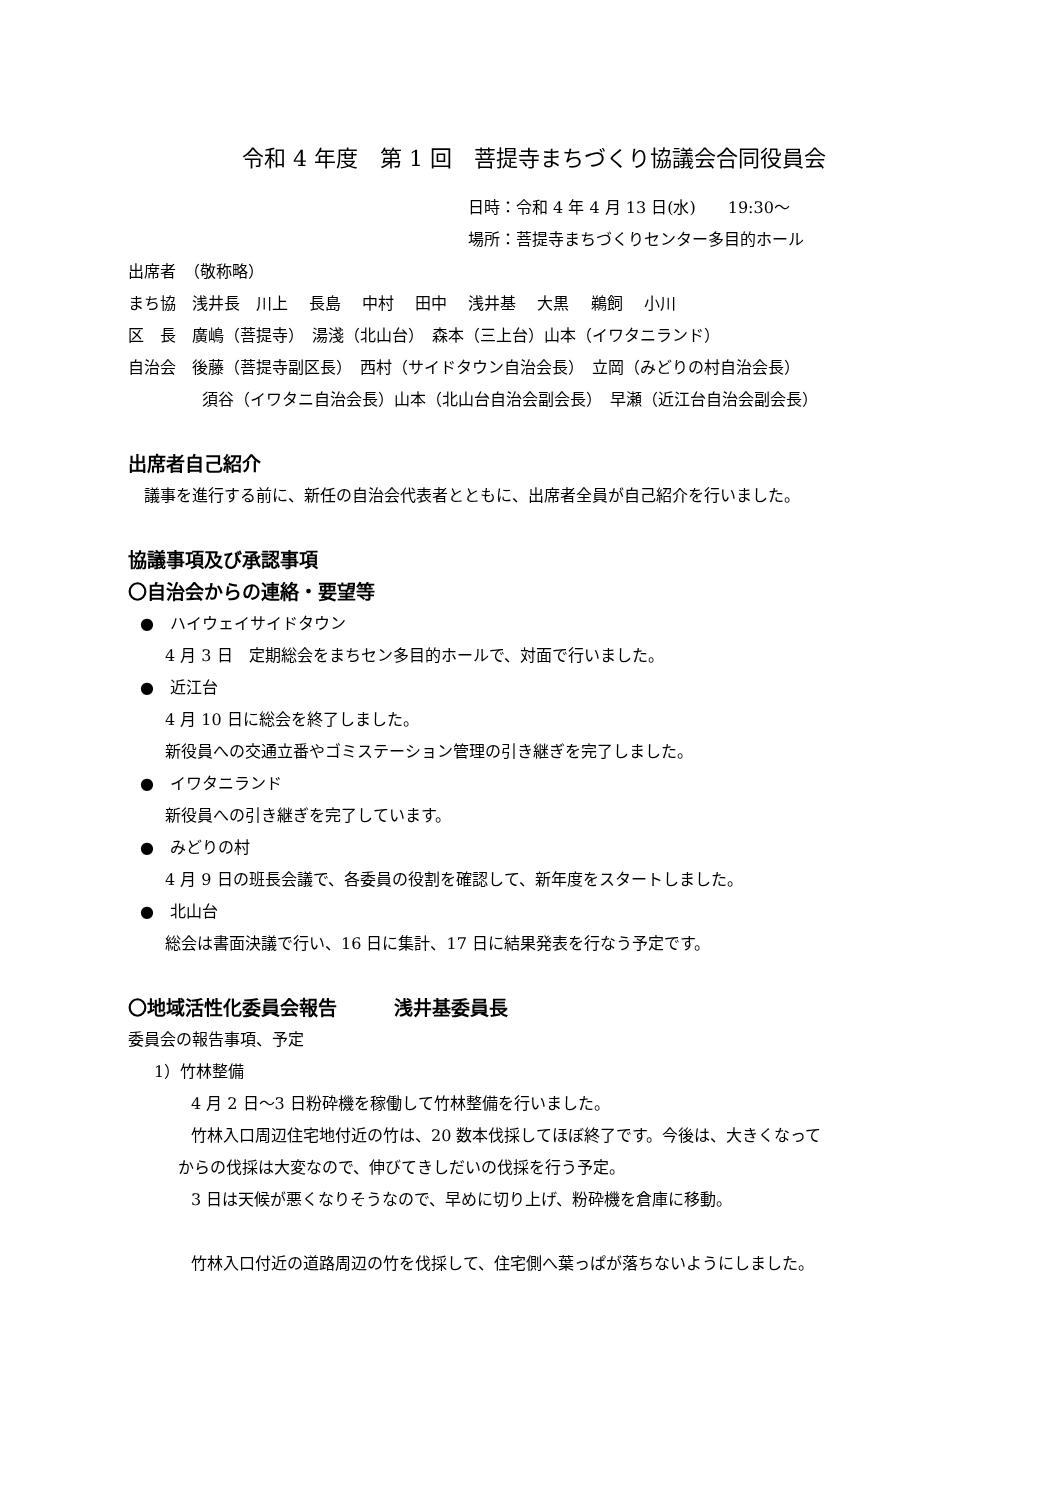令和 4 年度　第 1 回　菩提寺まちづくり協議会合同役員会
日時：令和 4 年 4 月 13 日(水)　　19:30～
場所：菩提寺まちづくりセンター多目的ホール
出席者　（敬称略）
まち協　浅井長　川上　 長島　 中村　 田中　 浅井基　 大黒　 鵜飼　 小川
区　長　廣嶋（菩提寺）　湯淺（北山台）　森本（三上台）山本（イワタニランド）
自治会　後藤（菩提寺副区長）　西村（サイドタウン自治会長）　立岡（みどりの村自治会長）
須谷（イワタニ自治会長）山本（北山台自治会副会長）　早瀬（近江台自治会副会長）
出席者自己紹介
　議事を進行する前に、新任の自治会代表者とともに、出席者全員が自己紹介を行いました。
協議事項及び承認事項
〇自治会からの連絡・要望等
●　ハイウェイサイドタウン
4 月 3 日　定期総会をまちセン多目的ホールで、対面で行いました。
●　近江台
4 月 10 日に総会を終了しました。
新役員への交通立番やゴミステーション管理の引き継ぎを完了しました。
●　イワタニランド
新役員への引き継ぎを完了しています。
●　みどりの村
4 月 9 日の班長会議で、各委員の役割を確認して、新年度をスタートしました。
●　北山台
総会は書面決議で行い、16 日に集計、17 日に結果発表を行なう予定です。
〇地域活性化委員会報告　　　浅井基委員長
委員会の報告事項、予定
1）竹林整備
4 月 2 日～3 日粉砕機を稼働して竹林整備を行いました。
竹林入口周辺住宅地付近の竹は、20 数本伐採してほぼ終了です。今後は、大きくなって
からの伐採は大変なので、伸びてきしだいの伐採を行う予定。
3 日は天候が悪くなりそうなので、早めに切り上げ、粉砕機を倉庫に移動。
竹林入口付近の道路周辺の竹を伐採して、住宅側へ葉っぱが落ちないようにしました。